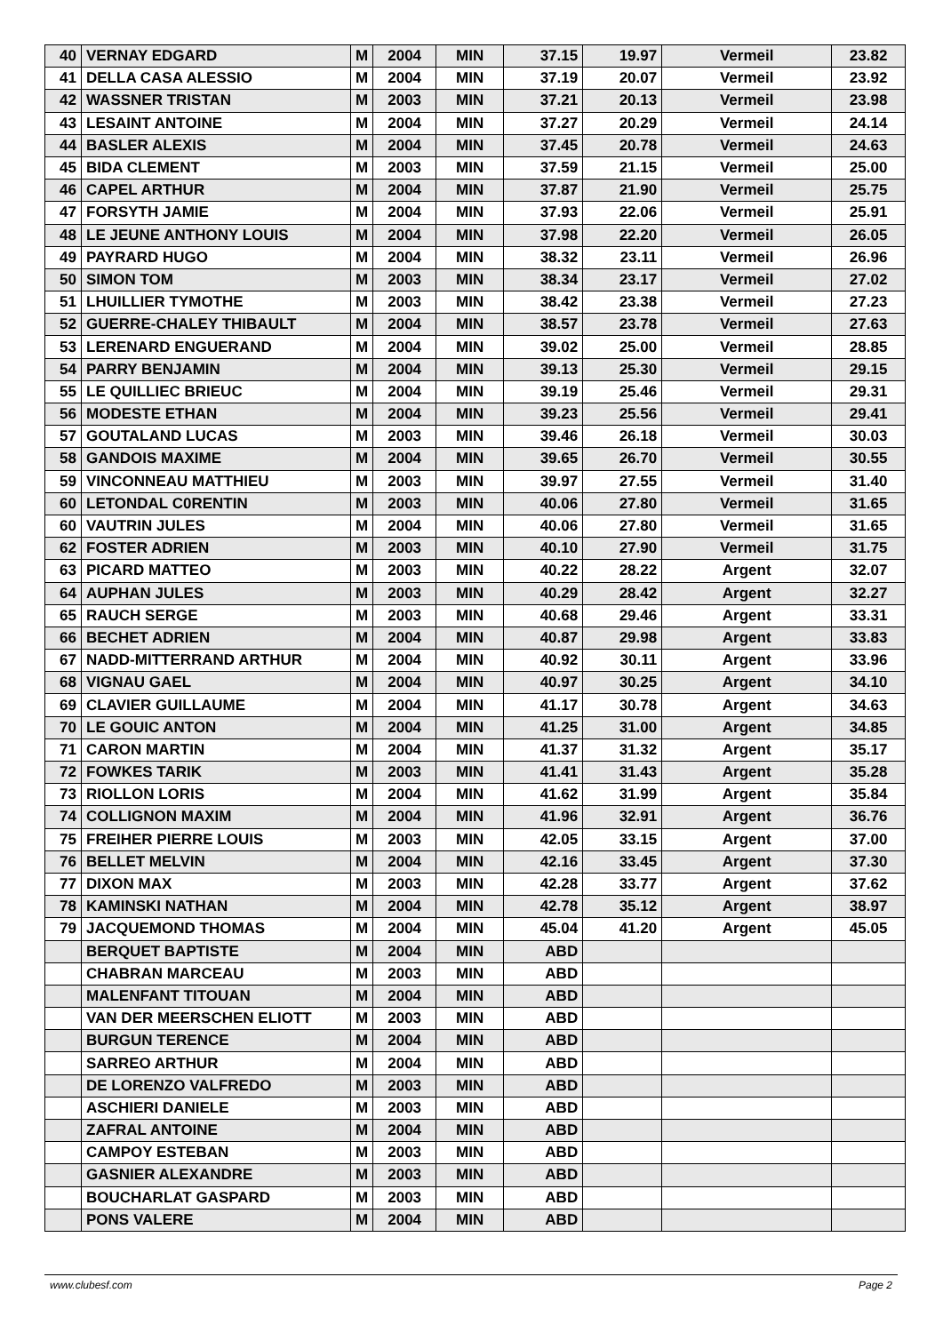| 40 | VERNAY EDGARD | M | 2004 | MIN | 37.15 | 19.97 | Vermeil | 23.82 |
| 41 | DELLA CASA ALESSIO | M | 2004 | MIN | 37.19 | 20.07 | Vermeil | 23.92 |
| 42 | WASSNER TRISTAN | M | 2003 | MIN | 37.21 | 20.13 | Vermeil | 23.98 |
| 43 | LESAINT ANTOINE | M | 2004 | MIN | 37.27 | 20.29 | Vermeil | 24.14 |
| 44 | BASLER ALEXIS | M | 2004 | MIN | 37.45 | 20.78 | Vermeil | 24.63 |
| 45 | BIDA CLEMENT | M | 2003 | MIN | 37.59 | 21.15 | Vermeil | 25.00 |
| 46 | CAPEL ARTHUR | M | 2004 | MIN | 37.87 | 21.90 | Vermeil | 25.75 |
| 47 | FORSYTH JAMIE | M | 2004 | MIN | 37.93 | 22.06 | Vermeil | 25.91 |
| 48 | LE JEUNE ANTHONY LOUIS | M | 2004 | MIN | 37.98 | 22.20 | Vermeil | 26.05 |
| 49 | PAYRARD HUGO | M | 2004 | MIN | 38.32 | 23.11 | Vermeil | 26.96 |
| 50 | SIMON TOM | M | 2003 | MIN | 38.34 | 23.17 | Vermeil | 27.02 |
| 51 | LHUILLIER TYMOTHE | M | 2003 | MIN | 38.42 | 23.38 | Vermeil | 27.23 |
| 52 | GUERRE-CHALEY THIBAULT | M | 2004 | MIN | 38.57 | 23.78 | Vermeil | 27.63 |
| 53 | LERENARD ENGUERAND | M | 2004 | MIN | 39.02 | 25.00 | Vermeil | 28.85 |
| 54 | PARRY BENJAMIN | M | 2004 | MIN | 39.13 | 25.30 | Vermeil | 29.15 |
| 55 | LE QUILLIEC BRIEUC | M | 2004 | MIN | 39.19 | 25.46 | Vermeil | 29.31 |
| 56 | MODESTE ETHAN | M | 2004 | MIN | 39.23 | 25.56 | Vermeil | 29.41 |
| 57 | GOUTALAND LUCAS | M | 2003 | MIN | 39.46 | 26.18 | Vermeil | 30.03 |
| 58 | GANDOIS MAXIME | M | 2004 | MIN | 39.65 | 26.70 | Vermeil | 30.55 |
| 59 | VINCONNEAU MATTHIEU | M | 2003 | MIN | 39.97 | 27.55 | Vermeil | 31.40 |
| 60 | LETONDAL C0RENTIN | M | 2003 | MIN | 40.06 | 27.80 | Vermeil | 31.65 |
| 60 | VAUTRIN JULES | M | 2004 | MIN | 40.06 | 27.80 | Vermeil | 31.65 |
| 62 | FOSTER ADRIEN | M | 2003 | MIN | 40.10 | 27.90 | Vermeil | 31.75 |
| 63 | PICARD MATTEO | M | 2003 | MIN | 40.22 | 28.22 | Argent | 32.07 |
| 64 | AUPHAN JULES | M | 2003 | MIN | 40.29 | 28.42 | Argent | 32.27 |
| 65 | RAUCH SERGE | M | 2003 | MIN | 40.68 | 29.46 | Argent | 33.31 |
| 66 | BECHET ADRIEN | M | 2004 | MIN | 40.87 | 29.98 | Argent | 33.83 |
| 67 | NADD-MITTERRAND ARTHUR | M | 2004 | MIN | 40.92 | 30.11 | Argent | 33.96 |
| 68 | VIGNAU GAEL | M | 2004 | MIN | 40.97 | 30.25 | Argent | 34.10 |
| 69 | CLAVIER GUILLAUME | M | 2004 | MIN | 41.17 | 30.78 | Argent | 34.63 |
| 70 | LE GOUIC ANTON | M | 2004 | MIN | 41.25 | 31.00 | Argent | 34.85 |
| 71 | CARON MARTIN | M | 2004 | MIN | 41.37 | 31.32 | Argent | 35.17 |
| 72 | FOWKES TARIK | M | 2003 | MIN | 41.41 | 31.43 | Argent | 35.28 |
| 73 | RIOLLON LORIS | M | 2004 | MIN | 41.62 | 31.99 | Argent | 35.84 |
| 74 | COLLIGNON MAXIM | M | 2004 | MIN | 41.96 | 32.91 | Argent | 36.76 |
| 75 | FREIHER PIERRE LOUIS | M | 2003 | MIN | 42.05 | 33.15 | Argent | 37.00 |
| 76 | BELLET MELVIN | M | 2004 | MIN | 42.16 | 33.45 | Argent | 37.30 |
| 77 | DIXON MAX | M | 2003 | MIN | 42.28 | 33.77 | Argent | 37.62 |
| 78 | KAMINSKI NATHAN | M | 2004 | MIN | 42.78 | 35.12 | Argent | 38.97 |
| 79 | JACQUEMOND THOMAS | M | 2004 | MIN | 45.04 | 41.20 | Argent | 45.05 |
| | BERQUET BAPTISTE | M | 2004 | MIN | ABD | | | |
| | CHABRAN MARCEAU | M | 2003 | MIN | ABD | | | |
| | MALENFANT TITOUAN | M | 2004 | MIN | ABD | | | |
| | VAN DER MEERSCHEN ELIOTT | M | 2003 | MIN | ABD | | | |
| | BURGUN TERENCE | M | 2004 | MIN | ABD | | | |
| | SARREO ARTHUR | M | 2004 | MIN | ABD | | | |
| | DE LORENZO VALFREDO | M | 2003 | MIN | ABD | | | |
| | ASCHIERI DANIELE | M | 2003 | MIN | ABD | | | |
| | ZAFRAL ANTOINE | M | 2004 | MIN | ABD | | | |
| | CAMPOY ESTEBAN | M | 2003 | MIN | ABD | | | |
| | GASNIER ALEXANDRE | M | 2003 | MIN | ABD | | | |
| | BOUCHARLAT GASPARD | M | 2003 | MIN | ABD | | | |
| | PONS VALERE | M | 2004 | MIN | ABD | | | |
www.clubesf.com Page 2